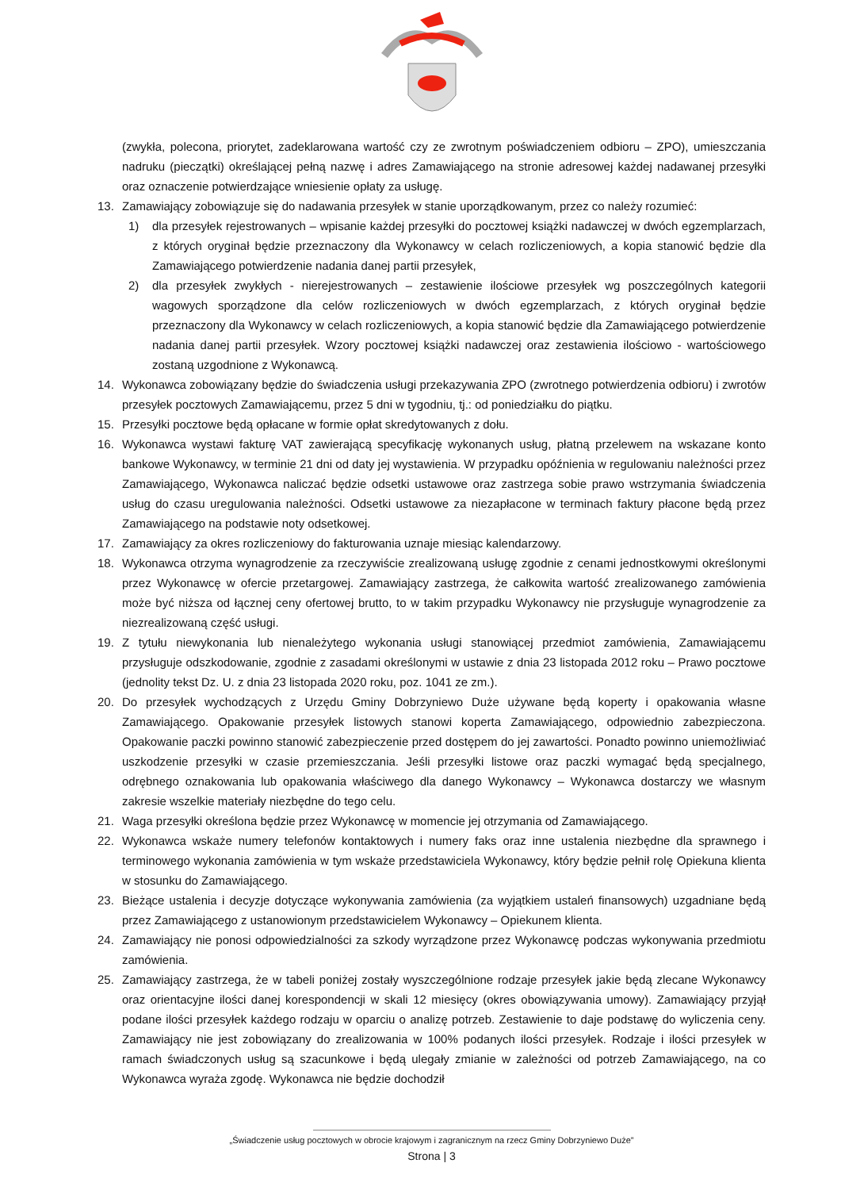(zwykła, polecona, priorytet, zadeklarowana wartość czy ze zwrotnym poświadczeniem odbioru – ZPO), umieszczania nadruku (pieczątki) określającej pełną nazwę i adres Zamawiającego na stronie adresowej każdej nadawanej przesyłki oraz oznaczenie potwierdzające wniesienie opłaty za usługę.
13. Zamawiający zobowiązuje się do nadawania przesyłek w stanie uporządkowanym, przez co należy rozumieć:
1) dla przesyłek rejestrowanych – wpisanie każdej przesyłki do pocztowej książki nadawczej w dwóch egzemplarzach, z których oryginał będzie przeznaczony dla Wykonawcy w celach rozliczeniowych, a kopia stanowić będzie dla Zamawiającego potwierdzenie nadania danej partii przesyłek,
2) dla przesyłek zwykłych - nierejestrowanych – zestawienie ilościowe przesyłek wg poszczególnych kategorii wagowych sporządzone dla celów rozliczeniowych w dwóch egzemplarzach, z których oryginał będzie przeznaczony dla Wykonawcy w celach rozliczeniowych, a kopia stanowić będzie dla Zamawiającego potwierdzenie nadania danej partii przesyłek. Wzory pocztowej książki nadawczej oraz zestawienia ilościowo - wartościowego zostaną uzgodnione z Wykonawcą.
14. Wykonawca zobowiązany będzie do świadczenia usługi przekazywania ZPO (zwrotnego potwierdzenia odbioru) i zwrotów przesyłek pocztowych Zamawiającemu, przez 5 dni w tygodniu, tj.: od poniedziałku do piątku.
15. Przesyłki pocztowe będą opłacane w formie opłat skredytowanych z dołu.
16. Wykonawca wystawi fakturę VAT zawierającą specyfikację wykonanych usług, płatną przelewem na wskazane konto bankowe Wykonawcy, w terminie 21 dni od daty jej wystawienia. W przypadku opóźnienia w regulowaniu należności przez Zamawiającego, Wykonawca naliczać będzie odsetki ustawowe oraz zastrzega sobie prawo wstrzymania świadczenia usług do czasu uregulowania należności. Odsetki ustawowe za niezapłacone w terminach faktury płacone będą przez Zamawiającego na podstawie noty odsetkowej.
17. Zamawiający za okres rozliczeniowy do fakturowania uznaje miesiąc kalendarzowy.
18. Wykonawca otrzyma wynagrodzenie za rzeczywiście zrealizowaną usługę zgodnie z cenami jednostkowymi określonymi przez Wykonawcę w ofercie przetargowej. Zamawiający zastrzega, że całkowita wartość zrealizowanego zamówienia może być niższa od łącznej ceny ofertowej brutto, to w takim przypadku Wykonawcy nie przysługuje wynagrodzenie za niezrealizowaną część usługi.
19. Z tytułu niewykonania lub nienależytego wykonania usługi stanowiącej przedmiot zamówienia, Zamawiającemu przysługuje odszkodowanie, zgodnie z zasadami określonymi w ustawie z dnia 23 listopada 2012 roku – Prawo pocztowe (jednolity tekst Dz. U. z dnia 23 listopada 2020 roku, poz. 1041 ze zm.).
20. Do przesyłek wychodzących z Urzędu Gminy Dobrzyniewo Duże używane będą koperty i opakowania własne Zamawiającego. Opakowanie przesyłek listowych stanowi koperta Zamawiającego, odpowiednio zabezpieczona. Opakowanie paczki powinno stanowić zabezpieczenie przed dostępem do jej zawartości. Ponadto powinno uniemożliwiać uszkodzenie przesyłki w czasie przemieszczania. Jeśli przesyłki listowe oraz paczki wymagać będą specjalnego, odrębnego oznakowania lub opakowania właściwego dla danego Wykonawcy – Wykonawca dostarczy we własnym zakresie wszelkie materiały niezbędne do tego celu.
21. Waga przesyłki określona będzie przez Wykonawcę w momencie jej otrzymania od Zamawiającego.
22. Wykonawca wskaże numery telefonów kontaktowych i numery faks oraz inne ustalenia niezbędne dla sprawnego i terminowego wykonania zamówienia w tym wskaże przedstawiciela Wykonawcy, który będzie pełnił rolę Opiekuna klienta w stosunku do Zamawiającego.
23. Bieżące ustalenia i decyzje dotyczące wykonywania zamówienia (za wyjątkiem ustaleń finansowych) uzgadniane będą przez Zamawiającego z ustanowionym przedstawicielem Wykonawcy – Opiekunem klienta.
24. Zamawiający nie ponosi odpowiedzialności za szkody wyrządzone przez Wykonawcę podczas wykonywania przedmiotu zamówienia.
25. Zamawiający zastrzega, że w tabeli poniżej zostały wyszczególnione rodzaje przesyłek jakie będą zlecane Wykonawcy oraz orientacyjne ilości danej korespondencji w skali 12 miesięcy (okres obowiązywania umowy). Zamawiający przyjął podane ilości przesyłek każdego rodzaju w oparciu o analizę potrzeb. Zestawienie to daje podstawę do wyliczenia ceny. Zamawiający nie jest zobowiązany do zrealizowania w 100% podanych ilości przesyłek. Rodzaje i ilości przesyłek w ramach świadczonych usług są szacunkowe i będą ulegały zmianie w zależności od potrzeb Zamawiającego, na co Wykonawca wyraża zgodę. Wykonawca nie będzie dochodził
„Świadczenie usług pocztowych w obrocie krajowym i zagranicznym na rzecz Gminy Dobrzyniewo Duże”
Strona | 3